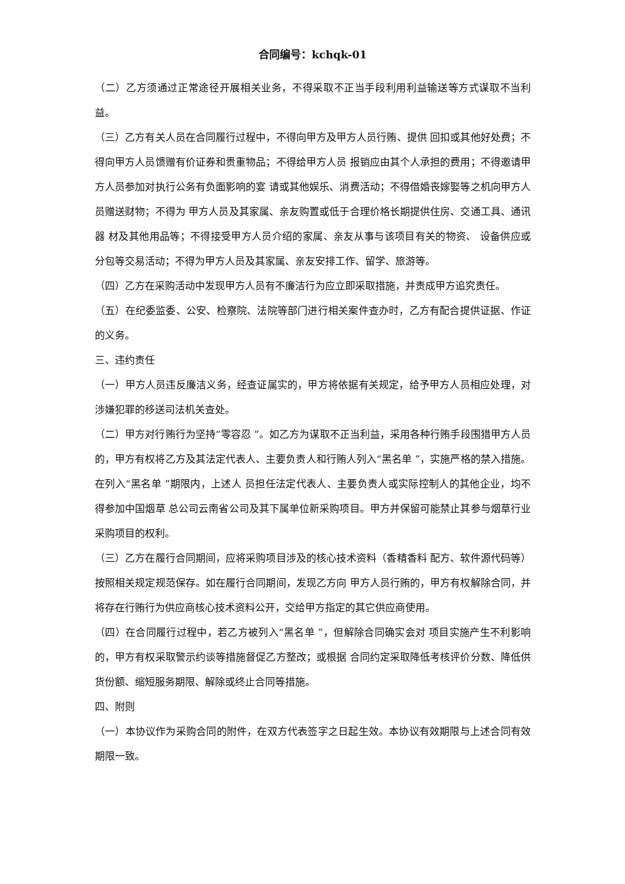合同编号：kchqk-01
（二）乙方须通过正常途径开展相关业务，不得采取不正当手段利用利益输送等方式谋取不当利益。
（三）乙方有关人员在合同履行过程中，不得向甲方及甲方人员行贿、提供 回扣或其他好处费；不得向甲方人员馈赠有价证券和贵重物品；不得给甲方人员 报销应由其个人承担的费用；不得邀请甲方人员参加对执行公务有负面影响的宴 请或其他娱乐、消费活动；不得借婚丧嫁娶等之机向甲方人员赠送财物；不得为 甲方人员及其家属、亲友购置或低于合理价格长期提供住房、交通工具、通讯器 材及其他用品等；不得接受甲方人员介绍的家属、亲友从事与该项目有关的物资、 设备供应或分包等交易活动；不得为甲方人员及其家属、亲友安排工作、留学、旅游等。
（四）乙方在采购活动中发现甲方人员有不廉洁行为应立即采取措施，并责成甲方追究责任。
（五）在纪委监委、公安、检察院、法院等部门进行相关案件查办时，乙方有配合提供证据、作证的义务。
三、违约责任
（一）甲方人员违反廉洁义务，经查证属实的，甲方将依据有关规定，给予甲方人员相应处理，对涉嫌犯罪的移送司法机关查处。
（二）甲方对行贿行为坚持“零容忍 ”。如乙方为谋取不正当利益，采用各种行贿手段围猎甲方人员的，甲方有权将乙方及其法定代表人、主要负责人和行贿人列入“黑名单 ”，实施严格的禁入措施。在列入“黑名单 ”期限内，上述人 员担任法定代表人、主要负责人或实际控制人的其他企业，均不得参加中国烟草 总公司云南省公司及其下属单位新采购项目。甲方并保留可能禁止其参与烟草行业采购项目的权利。
（三）乙方在履行合同期间，应将采购项目涉及的核心技术资料（香精香料 配方、软件源代码等）按照相关规定规范保存。如在履行合同期间，发现乙方向 甲方人员行贿的，甲方有权解除合同，并将存在行贿行为供应商核心技术资料公开，交给甲方指定的其它供应商使用。
（四）在合同履行过程中，若乙方被列入“黑名单 ”，但解除合同确实会对 项目实施产生不利影响的，甲方有权采取警示约谈等措施督促乙方整改；或根据 合同约定采取降低考核评价分数、降低供货份额、缩短服务期限、解除或终止合同等措施。
四、附则
（一）本协议作为采购合同的附件，在双方代表签字之日起生效。本协议有效期限与上述合同有效期限一致。